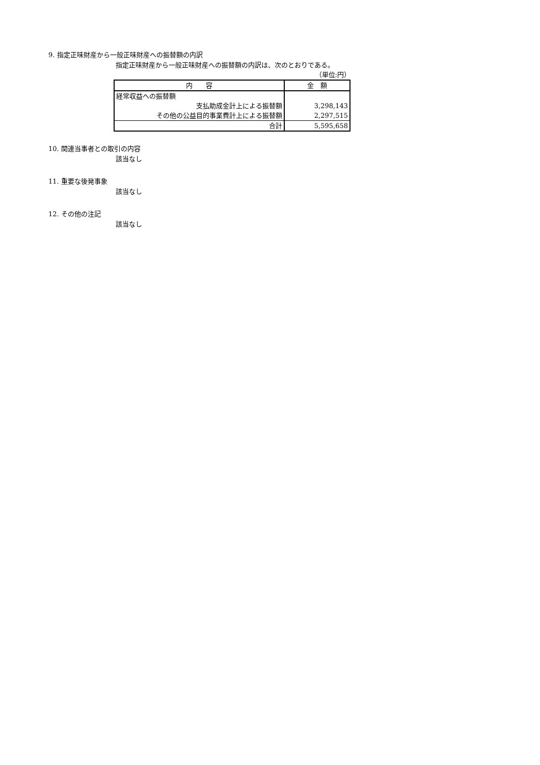9. 指定正味財産から一般正味財産への振替額の内訳
指定正味財産から一般正味財産への振替額の内訳は、次のとおりである。
（単位:円）
| 内 容 | 金 額 |
| --- | --- |
| 経常収益への振替額 | |
| 支払助成金計上による振替額 | 3,298,143 |
| その他の公益目的事業費計上による振替額 | 2,297,515 |
| 合計 | 5,595,658 |
10. 関連当事者との取引の内容
該当なし
11. 重要な後発事象
該当なし
12. その他の注記
該当なし